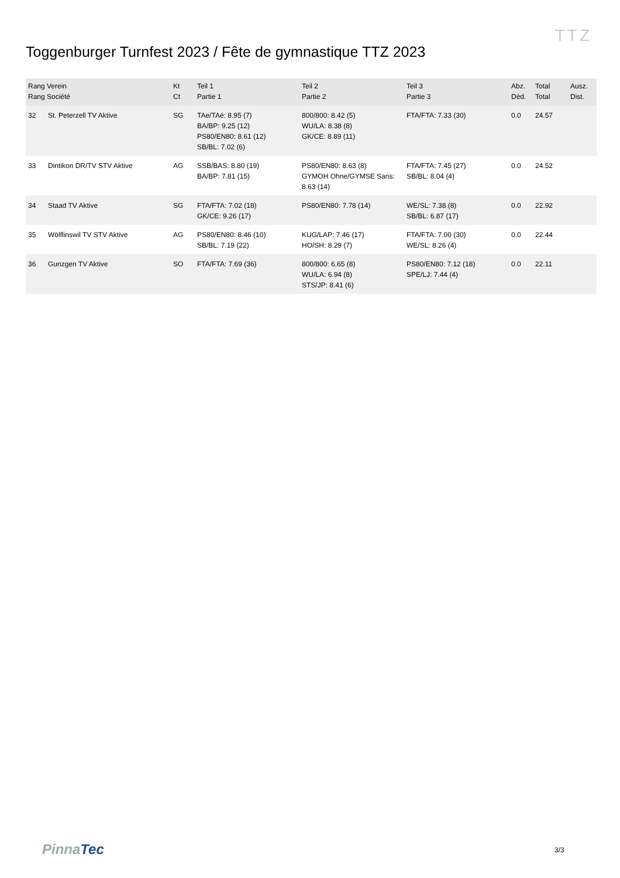Toggenburger Turnfest 2023 / Fête de gymnastique TTZ 2023
TTZ
| Rang Verein Rang Société | | Kt Ct | Teil 1 Partie 1 | Teil 2 Partie 2 | Teil 3 Partie 3 | Abz. Déd. | Total Total | Ausz. Dist. |
| --- | --- | --- | --- | --- | --- | --- | --- | --- |
| 32 | St. Peterzell TV Aktive | SG | TAe/TAé: 8.95 (7) BA/BP: 9.25 (12) PS80/EN80: 8.61 (12) SB/BL: 7.02 (6) | 800/800: 8.42 (5) WU/LA: 8.38 (8) GK/CE: 8.89 (11) | FTA/FTA: 7.33 (30) | 0.0 | 24.57 | |
| 33 | Dintikon DR/TV STV Aktive | AG | SSB/BAS: 8.80 (19) BA/BP: 7.81 (15) | PS80/EN80: 8.63 (8) GYMOH Ohne/GYMSE Sans: 8.63 (14) | FTA/FTA: 7.45 (27) SB/BL: 8.04 (4) | 0.0 | 24.52 | |
| 34 | Staad TV Aktive | SG | FTA/FTA: 7.02 (18) GK/CE: 9.26 (17) | PS80/EN80: 7.78 (14) | WE/SL: 7.38 (8) SB/BL: 6.87 (17) | 0.0 | 22.92 | |
| 35 | Wölflinswil TV STV Aktive | AG | PS80/EN80: 8.46 (10) SB/BL: 7.19 (22) | KUG/LAP: 7.46 (17) HO/SH: 8.29 (7) | FTA/FTA: 7.00 (30) WE/SL: 8.26 (4) | 0.0 | 22.44 | |
| 36 | Gunzgen TV Aktive | SO | FTA/FTA: 7.69 (36) | 800/800: 6.65 (8) WU/LA: 6.94 (8) STS/JP: 8.41 (6) | PS80/EN80: 7.12 (18) SPE/LJ: 7.44 (4) | 0.0 | 22.11 | |
PinnaTec 3/3